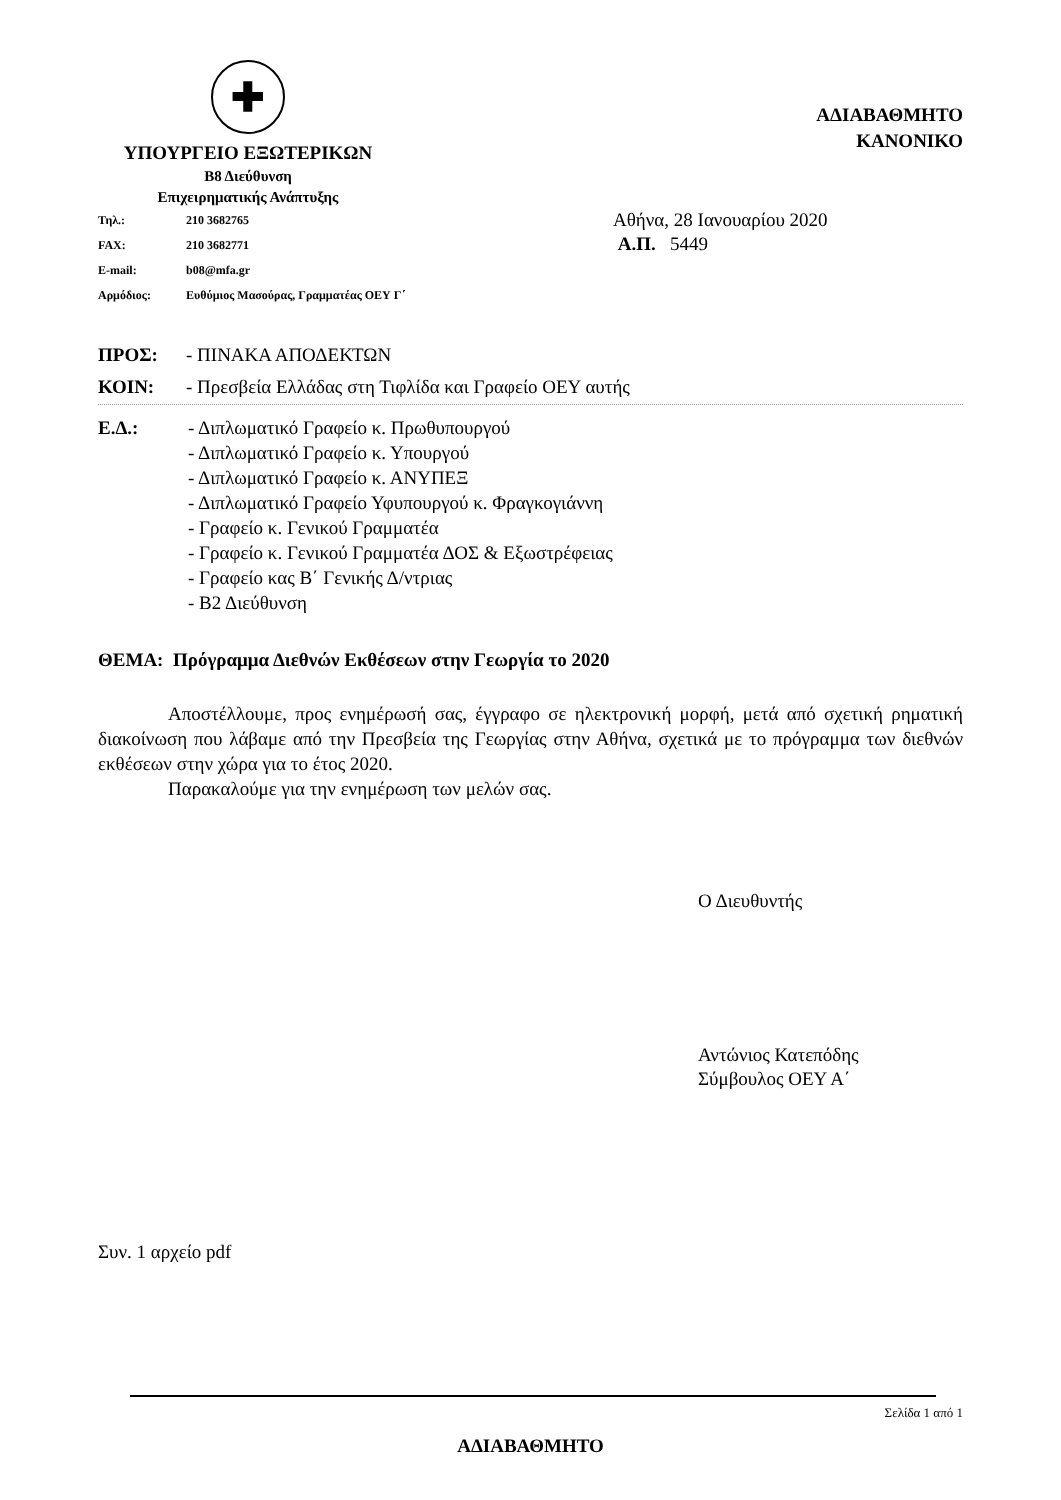✚
ΥΠΟΥΡΓΕΙΟ ΕΞΩΤΕΡΙΚΩΝ
Β8 Διεύθυνση
Επιχειρηματικής Ανάπτυξης
ΑΔΙΑΒΑΘΜΗΤΟ
ΚΑΝΟΝΙΚΟ
| Τηλ.: | 210 3682765 |
| FAX: | 210 3682771 |
| E-mail: | b08@mfa.gr |
| Αρμόδιος: | Ευθύμιος Μασούρας, Γραμματέας ΟΕΥ Γ΄ |
Αθήνα, 28 Ιανουαρίου 2020
Α.Π. 5449
ΠΡΟΣ: - ΠΙΝΑΚΑ ΑΠΟΔΕΚΤΩΝ
ΚΟΙΝ: - Πρεσβεία Ελλάδας στη Τιφλίδα και Γραφείο ΟΕΥ αυτής
Ε.Δ.: - Διπλωματικό Γραφείο κ. Πρωθυπουργού
- Διπλωματικό Γραφείο κ. Υπουργού
- Διπλωματικό Γραφείο κ. ΑΝΥΠΕΞ
- Διπλωματικό Γραφείο Υφυπουργού κ. Φραγκογιάννη
- Γραφείο κ. Γενικού Γραμματέα
- Γραφείο κ. Γενικού Γραμματέα ΔΟΣ & Εξωστρέφειας
- Γραφείο κας Β΄ Γενικής Δ/ντριας
- Β2 Διεύθυνση
ΘΕΜΑ: Πρόγραμμα Διεθνών Εκθέσεων στην Γεωργία το 2020
Αποστέλλουμε, προς ενημέρωσή σας, έγγραφο σε ηλεκτρονική μορφή, μετά από σχετική ρηματική διακοίνωση που λάβαμε από την Πρεσβεία της Γεωργίας στην Αθήνα, σχετικά με το πρόγραμμα των διεθνών εκθέσεων στην χώρα για το έτος 2020.
Παρακαλούμε για την ενημέρωση των μελών σας.
Ο Διευθυντής
Αντώνιος Κατεπόδης
Σύμβουλος ΟΕΥ Α΄
Συν. 1 αρχείο pdf
Σελίδα 1 από 1
ΑΔΙΑΒΑΘΜΗΤΟ